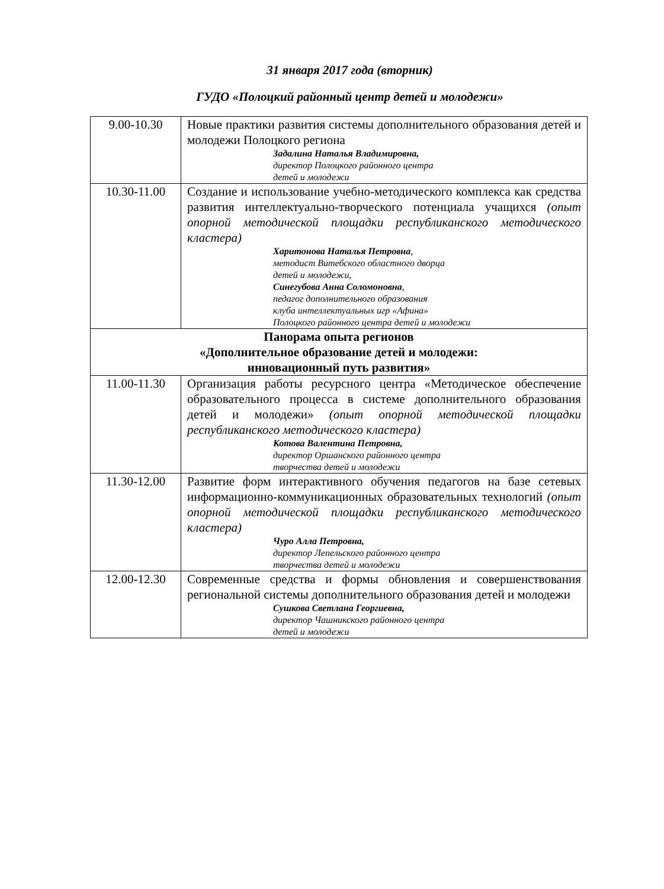31 января 2017 года (вторник)
ГУДО «Полоцкий районный центр детей и молодежи»
| 9.00-10.30 | Новые практики развития системы дополнительного образования детей и молодежи Полоцкого региона Задалина Наталья Владимировна, директор Полоцкого районного центра детей и молодежи |
| 10.30-11.00 | Создание и использование учебно-методического комплекса как средства развития интеллектуально-творческого потенциала учащихся (опыт опорной методической площадки республиканского методического кластера) Харитонова Наталья Петровна , методист Витебского областного дворца детей и молодежи, Синегубова Анна Соломоновна , педагог дополнительного образования клуба интеллектуальных игр «Афина» Полоцкого районного центра детей и молодежи |
| Панорама опыта регионов «Дополнительное образование детей и молодежи: инновационный путь развития» | |
| 11.00-11.30 | Организация работы ресурсного центра «Методическое обеспечение образовательного процесса в системе дополнительного образования детей и молодежи» (опыт опорной методической площадки республиканского методического кластера) Котова Валентина Петровна, директор Оршанского районного центра творчества детей и молодежи |
| 11.30-12.00 | Развитие форм интерактивного обучения педагогов на базе сетевых информационно-коммуникационных образовательных технологий (опыт опорной методической площадки республиканского методического кластера) Чуро Алла Петровна, директор Лепельского районного центра творчества детей и молодежи |
| 12.00-12.30 | Современные средства и формы обновления и совершенствования региональной системы дополнительного образования детей и молодежи Сушкова Светлана Георгиевна, директор Чашникского районного центра детей и молодежи |